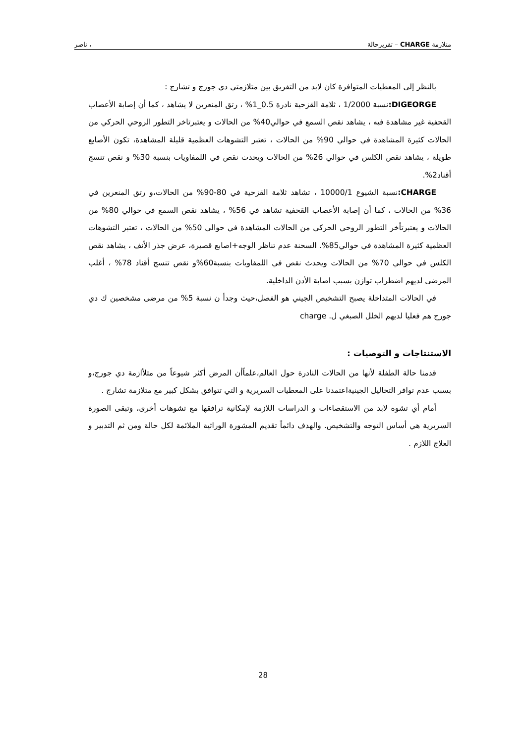متلازمة CHARGE – تقريرحالة ، ناصر
بالنظر إلى المعطيات المتوافرة كان لابد من التفريق بين متلازمتي دي جورج و تشارج :
DIGEORGE: نسبة 1/2000 ، ثلامة القزحية نادرة 0.5_1% ، رتق المنعرين لا يشاهد ، كما أن إصابة الأعصاب القحفية غير مشاهدة فيه ، يشاهد نقص السمع في حوالي40% من الحالات و يعتبرتاخر التطور الروحي الحركي من الحالات كثيرة المشاهدة في حوالي 90% من الحالات ، تعتبر التشوهات العظمية قليلة المشاهدة، تكون الأصابع طويلة ، يشاهد نقص الكلس في حوالي 26% من الحالات ويحدث نقص في اللمفاويات بنسبة 30% و نقص تنسج أقناد2%.
CHARGE: نسبة الشيوع 10000/1 ، تشاهد ثلامة القزحية في 80-90% من الحالات،و رتق المنعرين في 36% من الحالات ، كما أن إصابة الأعصاب القحفية تشاهد في 56% ، يشاهد نقص السمع في حوالي 80% من الحالات و يعتبرتأخر التطور الروحي الحركي من الحالات المشاهدة في حوالي 50% من الحالات ، تعتبر التشوهات العظمية كثيرة المشاهدة في حوالي85%. السحنة عدم تناظر الوجه+اصابع قصيرة، عرض جذر الأنف ، يشاهد نقص الكلس في حوالي 70% من الحالات ويحدث نقص في اللمفاويات بنسبة60%و نقص تنسج أقناد 78% ، أغلب المرضى لديهم اضطراب توازن بسبب اصابة الأذن الداخلية.
في الحالات المتداخلة يصبح التشخيص الجيني هو الفصل،حيث وجدأ ن نسبة 5% من مرضى مشخصين ك دي جورج هم فعليا لديهم الخلل الصبغي ل. charge
الاستنتاجات و التوصيات :
قدمنا حالة الطفلة لأنها من الحالات النادرة حول العالم،علماًأن المرض أكثر شيوعاً من متلأازمة دي جورج،و بسبب عدم توافر التحاليل الجينيةاعتمدنا على المعطيات السريرية و التي تتوافق بشكل كبير مع متلازمة تشارج .
أمام أي تشوه لابد من الاستقصاءات و الدراسات اللازمة لإمكانية ترافقها مع تشوهات أخرى، وتبقى الصورة السريرية هي أساس التوجه والتشخيص. والهدف دائماً تقديم المشورة الوراثية الملائمة لكل حالة ومن ثم التدبير و العلاج اللازم .
28